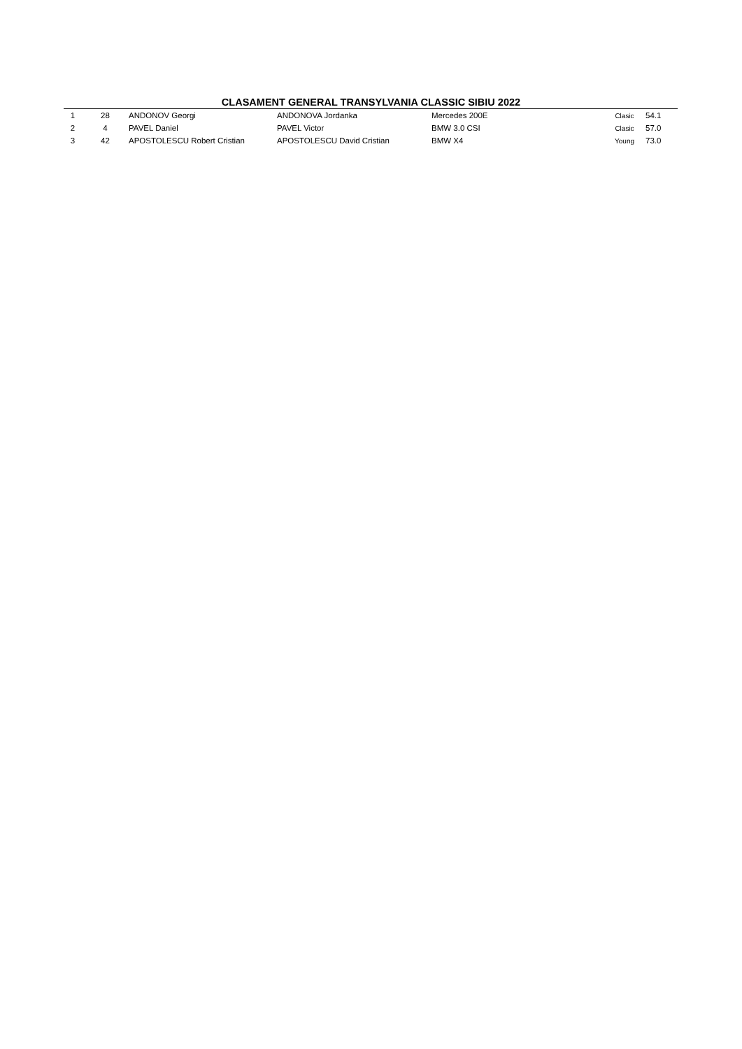CLASAMENT GENERAL TRANSYLVANIA CLASSIC SIBIU 2022
| 1 | 28 | ANDONOV Georgi | ANDONOVA Jordanka | Mercedes 200E | Clasic | 54.1 |
| 2 | 4 | PAVEL Daniel | PAVEL Victor | BMW 3.0 CSI | Clasic | 57.0 |
| 3 | 42 | APOSTOLESCU Robert Cristian | APOSTOLESCU David Cristian | BMW X4 | Young | 73.0 |